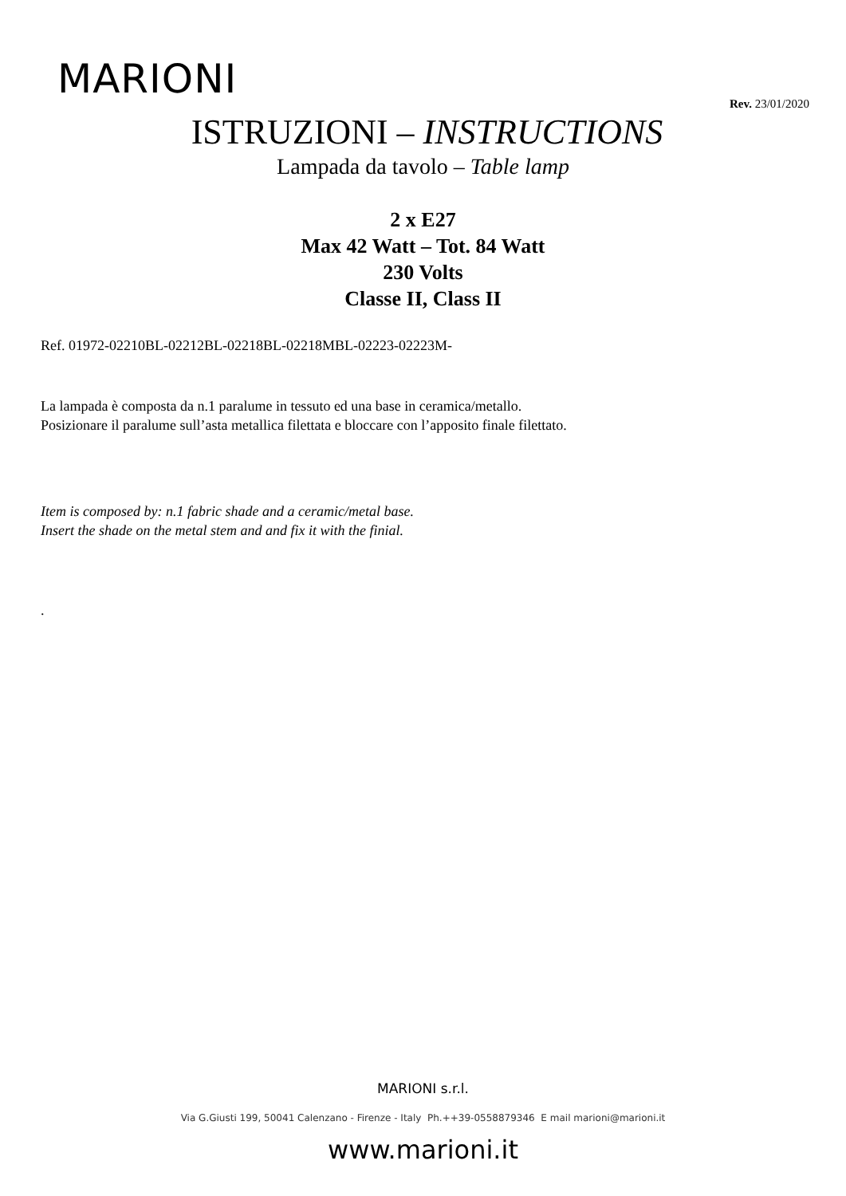MARIONI
Rev. 23/01/2020
ISTRUZIONI – INSTRUCTIONS
Lampada da tavolo – Table lamp
2 x E27
Max 42 Watt – Tot. 84 Watt
230 Volts
Classe II, Class II
Ref. 01972-02210BL-02212BL-02218BL-02218MBL-02223-02223M-
La lampada è composta da n.1 paralume in tessuto ed una base in ceramica/metallo.
Posizionare il paralume sull’asta metallica filettata e bloccare con l’apposito finale filettato.
Item is composed by: n.1 fabric shade and a ceramic/metal base.
Insert the shade on the metal stem and and fix it with the finial.
.
MARIONI s.r.l.
Via G.Giusti 199, 50041 Calenzano - Firenze - Italy Ph.++39-0558879346 E mail marioni@marioni.it
www.marioni.it